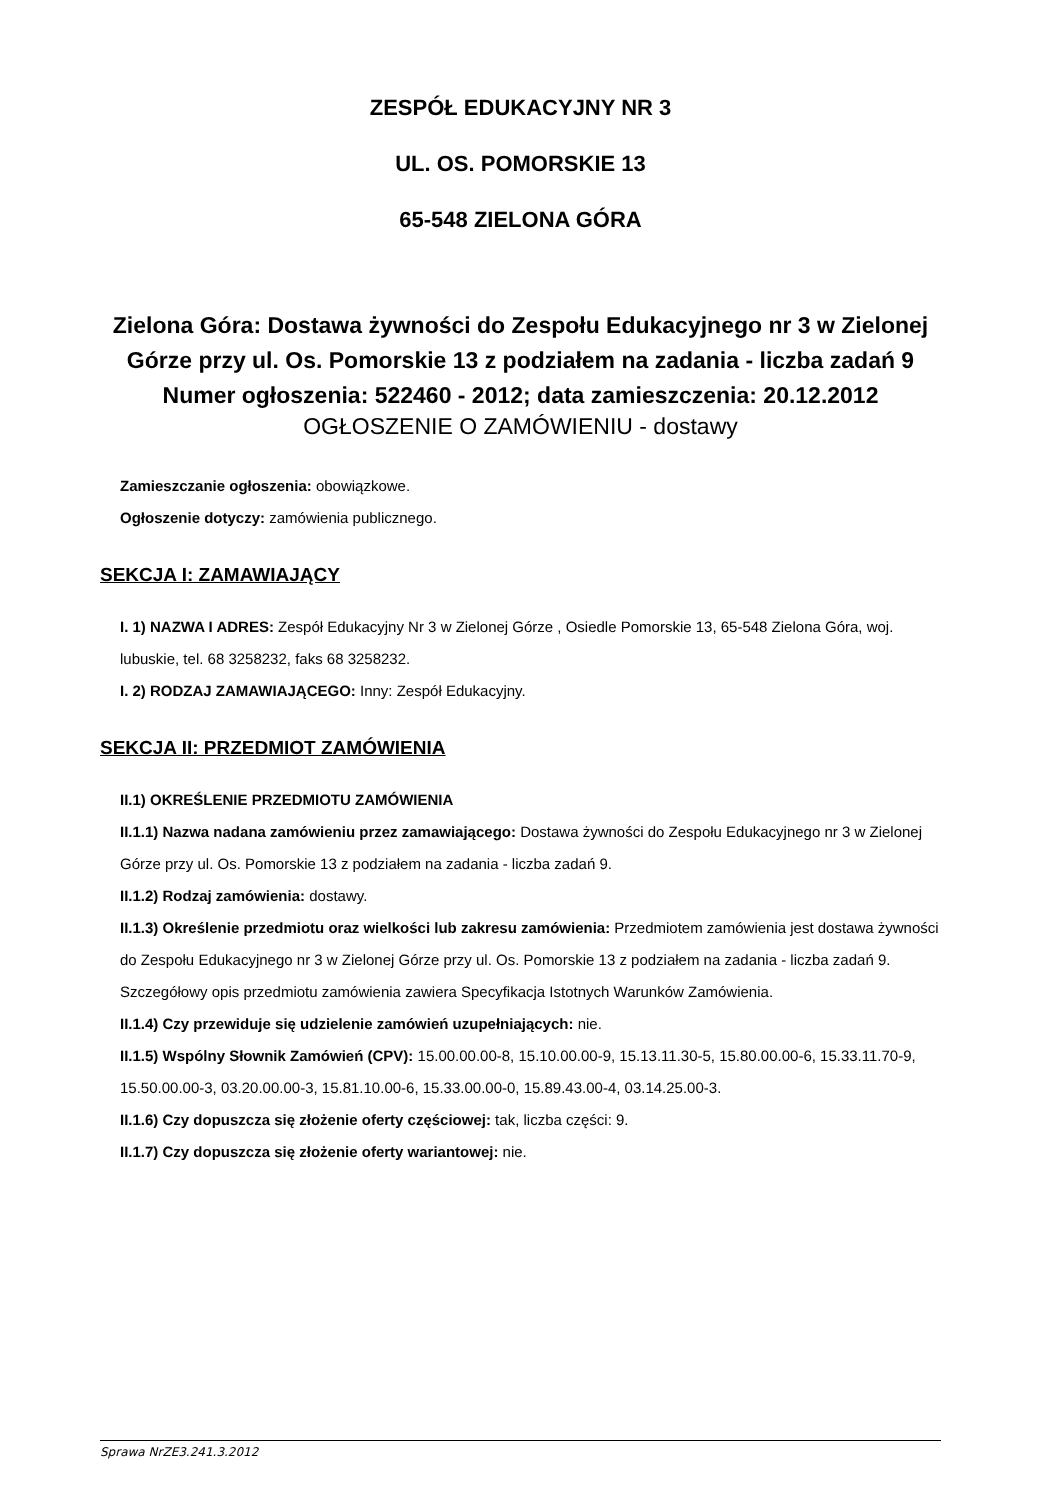ZESPÓŁ EDUKACYJNY NR 3
UL. OS. POMORSKIE 13
65-548 ZIELONA GÓRA
Zielona Góra: Dostawa żywności do Zespołu Edukacyjnego nr 3 w Zielonej Górze przy ul. Os. Pomorskie 13 z podziałem na zadania - liczba zadań 9
Numer ogłoszenia: 522460 - 2012; data zamieszczenia: 20.12.2012
OGŁOSZENIE O ZAMÓWIENIU - dostawy
Zamieszczanie ogłoszenia: obowiązkowe.
Ogłoszenie dotyczy: zamówienia publicznego.
SEKCJA I: ZAMAWIAJĄCY
I. 1) NAZWA I ADRES: Zespół Edukacyjny Nr 3 w Zielonej Górze , Osiedle Pomorskie 13, 65-548 Zielona Góra, woj. lubuskie, tel. 68 3258232, faks 68 3258232.
I. 2) RODZAJ ZAMAWIAJĄCEGO: Inny: Zespół Edukacyjny.
SEKCJA II: PRZEDMIOT ZAMÓWIENIA
II.1) OKREŚLENIE PRZEDMIOTU ZAMÓWIENIA
II.1.1) Nazwa nadana zamówieniu przez zamawiającego: Dostawa żywności do Zespołu Edukacyjnego nr 3 w Zielonej Górze przy ul. Os. Pomorskie 13 z podziałem na zadania - liczba zadań 9.
II.1.2) Rodzaj zamówienia: dostawy.
II.1.3) Określenie przedmiotu oraz wielkości lub zakresu zamówienia: Przedmiotem zamówienia jest dostawa żywności do Zespołu Edukacyjnego nr 3 w Zielonej Górze przy ul. Os. Pomorskie 13 z podziałem na zadania - liczba zadań 9. Szczegółowy opis przedmiotu zamówienia zawiera Specyfikacja Istotnych Warunków Zamówienia.
II.1.4) Czy przewiduje się udzielenie zamówień uzupełniających: nie.
II.1.5) Wspólny Słownik Zamówień (CPV): 15.00.00.00-8, 15.10.00.00-9, 15.13.11.30-5, 15.80.00.00-6, 15.33.11.70-9, 15.50.00.00-3, 03.20.00.00-3, 15.81.10.00-6, 15.33.00.00-0, 15.89.43.00-4, 03.14.25.00-3.
II.1.6) Czy dopuszcza się złożenie oferty częściowej: tak, liczba części: 9.
II.1.7) Czy dopuszcza się złożenie oferty wariantowej: nie.
Sprawa NrZE3.241.3.2012